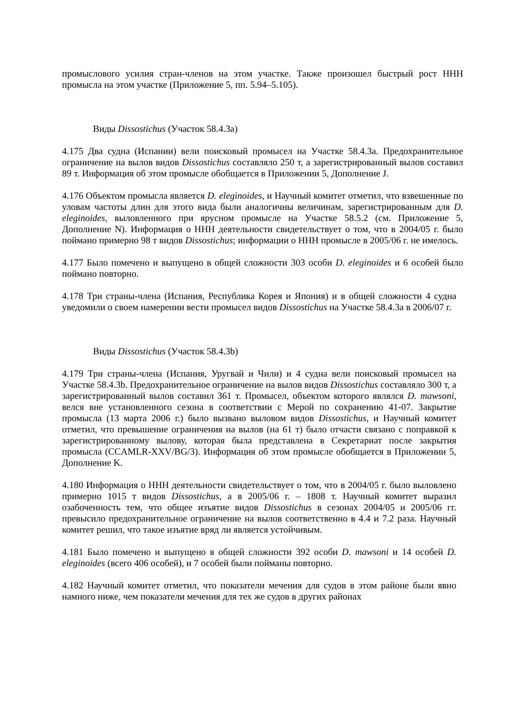промыслового усилия стран-членов на этом участке. Также произошел быстрый рост ННН промысла на этом участке (Приложение 5, пп. 5.94–5.105).
Виды Dissostichus (Участок 58.4.3a)
4.175 Два судна (Испании) вели поисковый промысел на Участке 58.4.3a. Предохранительное ограничение на вылов видов Dissostichus составляло 250 т, а зарегистрированный вылов составил 89 т. Информация об этом промысле обобщается в Приложении 5, Дополнение J.
4.176 Объектом промысла является D. eleginoides, и Научный комитет отметил, что взвешенные по уловам частоты длин для этого вида были аналогичны величинам, зарегистрированным для D. eleginoides, выловленного при ярусном промысле на Участке 58.5.2 (см. Приложение 5, Дополнение N). Информация о ННН деятельности свидетельствует о том, что в 2004/05 г. было поймано примерно 98 т видов Dissostichus; информации о ННН промысле в 2005/06 г. не имелось.
4.177 Было помечено и выпущено в общей сложности 303 особи D. eleginoides и 6 особей было поймано повторно.
4.178 Три страны-члена (Испания, Республика Корея и Япония) и в общей сложности 4 судна уведомили о своем намерении вести промысел видов Dissostichus на Участке 58.4.3a в 2006/07 г.
Виды Dissostichus (Участок 58.4.3b)
4.179 Три страны-члена (Испания, Уругвай и Чили) и 4 судна вели поисковый промысел на Участке 58.4.3b. Предохранительное ограничение на вылов видов Dissostichus составляло 300 т, а зарегистрированный вылов составил 361 т. Промысел, объектом которого являлся D. mawsoni, велся вне установленного сезона в соответствии с Мерой по сохранению 41-07. Закрытие промысла (13 марта 2006 г.) было вызвано выловом видов Dissostichus, и Научный комитет отметил, что превышение ограничения на вылов (на 61 т) было отчасти связано с поправкой к зарегистрированному вылову, которая была представлена в Секретариат после закрытия промысла (CCAMLR-XXV/BG/3). Информация об этом промысле обобщается в Приложении 5, Дополнение K.
4.180 Информация о ННН деятельности свидетельствует о том, что в 2004/05 г. было выловлено примерно 1015 т видов Dissostichus, а в 2005/06 г. – 1808 т. Научный комитет выразил озабоченность тем, что общее изъятие видов Dissostichus в сезонах 2004/05 и 2005/06 гг. превысило предохранительное ограничение на вылов соответственно в 4.4 и 7.2 раза. Научный комитет решил, что такое изъятие вряд ли является устойчивым.
4.181 Было помечено и выпущено в общей сложности 392 особи D. mawsoni и 14 особей D. eleginoides (всего 406 особей), и 7 особей были пойманы повторно.
4.182 Научный комитет отметил, что показатели мечения для судов в этом районе были явно намного ниже, чем показатели мечения для тех же судов в других районах